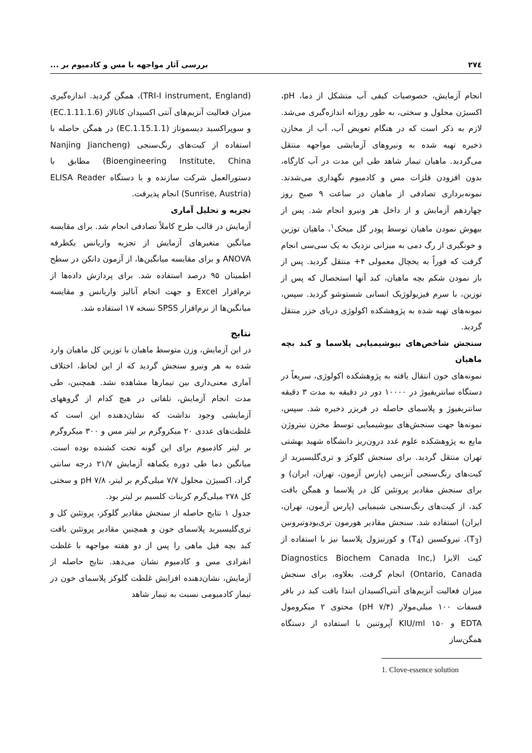۲۷٤ بررسی آثار مواجهه با مس و کادمیوم بر ...
انجام آزمایش، خصوصیات کیفی آب متشکل از دما، pH، اکسیژن محلول و سختی، به طور روزانه اندازه‌گیری می‌شد. لازم به ذکر است که در هنگام تعویض آب، آب از مخازن ذخیره تهیه شده به ونیروهای آزمایشی مواجهه منتقل می‌گردید. ماهیان تیمار شاهد طی این مدت در آب کارگاه، بدون افزودن فلزات مس و کادمیوم نگهداری می‌شدند. نمونه‌برداری تصادفی از ماهیان در ساعت ۹ صبح روز چهاردهم آزمایش و از داخل هر ونیرو انجام شد. پس از بیهوش نمودن ماهیان توسط پودر گل میخک<sup>۱</sup>، ماهیان توزین و خونگیری از رگ دمی به میزانی نزدیک به یک سی‌سی انجام گرفت که فوراً به یخچال معمولی ۴+ منتقل گردید. پس از باز نمودن شکم بچه ماهیان، کبد آنها استحصال که پس از توزین، با سرم فیزیولوژیک انسانی شستوشو گردید. سپس، نمونه‌های تهیه شده به پژوهشکده اکولوژی دریای خزر منتقل گردید.
سنجش شاخص‌های بیوشیمیایی پلاسما و کبد بچه ماهیان
نمونه‌های خون انتقال یافته به پژوهشکده اکولوژی، سریعاً در دستگاه سانتریفیوژ در ۱۰۰۰۰ دور در دقیقه به مدت ۳ دقیقه سانتریفیوژ و پلاسمای حاصله در فریزر ذخیره شد. سپس، نمونه‌ها جهت سنجش‌های بیوشیمیایی توسط مخزن نیتروژن مایع به پژوهشکده علوم غدد درون‌ریز دانشگاه شهید بهشتی تهران منتقل گردید. برای سنجش گلوکز و تری‌گلیسیرید از کیت‌های رنگ‌سنجی آنزیمی (پارس آزمون، تهران، ایران) و برای سنجش مقادیر پروتئین کل در پلاسما و همگن بافت کبد، از کیت‌های رنگ‌سنجی شیمیایی (پارس آزمون، تهران، ایران) استفاده شد. سنجش مقادیر هورمون تری‌یودوتیرونین (T<sub>3</sub>)، تیروکسین (T<sub>4</sub>) و کورتیزول پلاسما نیز با استفاده از کیت الایزا (Diagnostics Biochem Canada Inc, Ontario, Canada) انجام گرفت. بعلاوه، برای سنجش میزان فعالیت آنزیم‌های آنتی‌اکسیدان ابتدا بافت کبد در بافر فسفات ۱۰۰ میلی‌مولار (pH ۷/۴) محتوی ۲ میکرومول EDTA و ۱۵۰ KIU/ml آپروتنین با استفاده از دستگاه همگن‌ساز
1. Clove-essence solution
(TRI-I instrument, England)، همگن گردید. اندازه‌گیری میزان فعالیت آنزیم‌های آنتی اکسیدان کاتالاز (EC.1.11.1.6) و سوپراکسید دیسموتاز (EC.1.15.1.1) در همگن حاصله با استفاده از کیت‌های رنگ‌سنجی (Nanjing Jiancheng Bioengineering Institute, China) مطابق با دستورالعمل شرکت سازنده و با دستگاه ELISA Reader (Sunrise, Austria) انجام پذیرفت.
تجزیه و تحلیل آماری
آزمایش در قالب طرح کاملاً تصادفی انجام شد. برای مقایسه میانگین متغیرهای آزمایش از تجزیه واریانس یکطرفه ANOVA و برای مقایسه میانگین‌ها، از آزمون دانکن در سطح اطمینان ۹۵ درصد استفاده شد. برای پردازش داده‌ها از نرم‌افزار Excel و جهت انجام آنالیز واریانس و مقایسه میانگین‌ها از نرم‌افزار SPSS نسخه ۱۷ استفاده شد.
نتایج
در این آزمایش، وزن متوسط ماهیان با توزین کل ماهیان وارد شده به هر ونیرو سنجش گردید که از این لحاظ، اختلاف آماری معنی‌داری بین تیمارها مشاهده نشد. همچنین، طی مدت انجام آزمایش، تلفاتی در هیچ کدام از گروههای آزمایشی وجود نداشت که نشان‌دهنده این است که غلظت‌های عددی ۲۰ میکروگرم بر لیتر مس و ۳۰۰ میکروگرم بر لیتر کادمیوم برای این گونه تحت کشنده بوده است. میانگین دما طی دوره یکماهه آزمایش ۲۱/۷ درجه سانتی گراد، اکسیژن محلول ۷/۷ میلی‌گرم بر لیتر، pH ۷/۸ و سختی کل ۲۷۸ میلی‌گرم کربنات کلسیم بر لیتر بود.
جدول ۱ نتایج حاصله از سنجش مقادیر گلوکز، پروتئین کل و تری‌گلیسیرید پلاسمای خون و همچنین مقادیر پروتئین بافت کبد بچه فیل ماهی را پس از دو هفته مواجهه با غلظت انفرادی مس و کادمیوم نشان می‌دهد. نتایج حاصله از آزمایش، نشان‌دهنده افزایش غلظت گلوکز پلاسمای خون در تیمار کادمیومی نسبت به تیمار شاهد